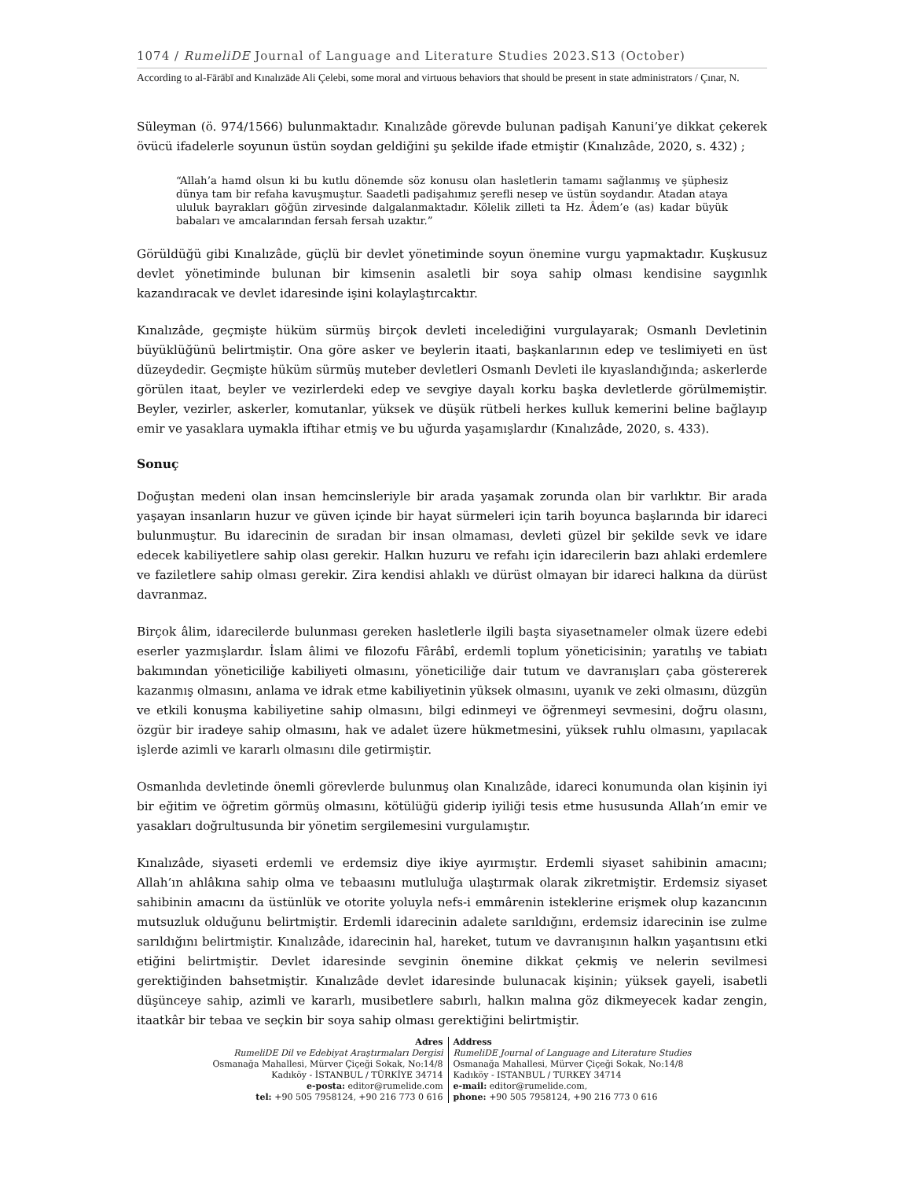1074 / RumeliDE Journal of Language and Literature Studies 2023.S13 (October)
According to al-Fārābī and Kınalızāde Ali Çelebi, some moral and virtuous behaviors that should be present in state administrators / Çınar, N.
Süleyman (ö. 974/1566) bulunmaktadır. Kınalızâde görevde bulunan padişah Kanuni’ye dikkat çekerek övücü ifadelerle soyunun üstün soydan geldiğini şu şekilde ifade etmiştir (Kınalızâde, 2020, s. 432) ;
“Allah’a hamd olsun ki bu kutlu dönemde söz konusu olan hasletlerin tamamı sağlanmış ve şüphesiz dünya tam bir refaha kavuşmuştur. Saadetli padişahımız şerefli nesep ve üstün soydandır. Atadan ataya ululuk bayrakları göğün zirvesinde dalgalanmaktadır. Kölelik zilleti ta Hz. Âdem’e (as) kadar büyük babaları ve amcalarından fersah fersah uzaktır.”
Görüldüğü gibi Kınalızâde, güçlü bir devlet yönetiminde soyun önemine vurgu yapmaktadır. Kuşkusuz devlet yönetiminde bulunan bir kimsenin asaletli bir soya sahip olması kendisine saygınlık kazandıracak ve devlet idaresinde işini kolaylaştırcaktır.
Kınalızâde, geçmişte hüküm sürmüş birçok devleti incelediğini vurgulayarak; Osmanlı Devletinin büyüklüğünü belirtmiştir. Ona göre asker ve beylerin itaati, başkanlarının edep ve teslimiyeti en üst düzeydedir. Geçmişte hüküm sürmüş muteber devletleri Osmanlı Devleti ile kıyaslandığında; askerlerde görülen itaat, beyler ve vezirlerdeki edep ve sevgiye dayalı korku başka devletlerde görülmemiştir. Beyler, vezirler, askerler, komutanlar, yüksek ve düşük rütbeli herkes kulluk kemerini beline bağlayıp emir ve yasaklara uymakla iftihar etmiş ve bu uğurda yaşamışlardır (Kınalızâde, 2020, s. 433).
Sonuç
Doğuştan medeni olan insan hemcinsleriyle bir arada yaşamak zorunda olan bir varlıktır. Bir arada yaşayan insanların huzur ve güven içinde bir hayat sürmeleri için tarih boyunca başlarında bir idareci bulunmuştur. Bu idarecinin de sıradan bir insan olmaması, devleti güzel bir şekilde sevk ve idare edecek kabiliyetlere sahip olası gerekir. Halkın huzuru ve refahı için idarecilerin bazı ahlaki erdemlere ve faziletlere sahip olması gerekir. Zira kendisi ahlaklı ve dürüst olmayan bir idareci halkına da dürüst davranmaz.
Birçok âlim, idarecilerde bulunması gereken hasletlerle ilgili başta siyasetnameler olmak üzere edebi eserler yazmışlardır. İslam âlimi ve filozofu Fârâbî, erdemli toplum yöneticisinin; yaratılış ve tabiatı bakımından yöneticiliğe kabiliyeti olmasını, yöneticiliğe dair tutum ve davranışları çaba göstererek kazanmış olmasını, anlama ve idrak etme kabiliyetinin yüksek olmasını, uyanık ve zeki olmasını, düzgün ve etkili konuşma kabiliyetine sahip olmasını, bilgi edinmeyi ve öğrenmeyi sevmesini, doğru olasını, özgür bir iradeye sahip olmasını, hak ve adalet üzere hükmetmesini, yüksek ruhlu olmasını, yapılacak işlerde azimli ve kararlı olmasını dile getirmiştir.
Osmanlıda devletinde önemli görevlerde bulunmuş olan Kınalızâde, idareci konumunda olan kişinin iyi bir eğitim ve öğretim görmüş olmasını, kötülüğü giderip iyiliği tesis etme hususunda Allah’ın emir ve yasakları doğrultusunda bir yönetim sergilemesini vurgulamıştır.
Kınalızâde, siyaseti erdemli ve erdemsiz diye ikiye ayırmıştır. Erdemli siyaset sahibinin amacını; Allah’ın ahlâkına sahip olma ve tebaasını mutluluğa ulaştırmak olarak zikretmiştir. Erdemsiz siyaset sahibinin amacını da üstünlük ve otorite yoluyla nefs-i emmârenin isteklerine erişmek olup kazancının mutsuzluk olduğunu belirtmiştir. Erdemli idarecinin adalete sarıldığını, erdemsiz idarecinin ise zulme sarıldığını belirtmiştir. Kınalızâde, idarecinin hal, hareket, tutum ve davranışının halkın yaşantısını etki etiğini belirtmiştir. Devlet idaresinde sevginin önemine dikkat çekmiş ve nelerin sevilmesi gerektiğinden bahsetmiştir. Kınalızâde devlet idaresinde bulunacak kişinin; yüksek gayeli, isabetli düşünceye sahip, azimli ve kararlı, musibetlere sabırlı, halkın malına göz dikmeyecek kadar zengin, itaatkâr bir tebaa ve seçkin bir soya sahip olması gerektiğini belirtmiştir.
Adres
RumeliDE Dil ve Edebiyat Araştırmaları Dergisi
Osmanağa Mahallesi, Mürver Çiçeği Sokak, No:14/8
Kadıköy - İSTANBUL / TÜRKİYE 34714
e-posta: editor@rumelide.com
tel: +90 505 7958124, +90 216 773 0 616
Address
RumeliDE Journal of Language and Literature Studies
Osmanağa Mahallesi, Mürver Çiçeği Sokak, No:14/8
Kadıköy - ISTANBUL / TURKEY 34714
e-mail: editor@rumelide.com,
phone: +90 505 7958124, +90 216 773 0 616